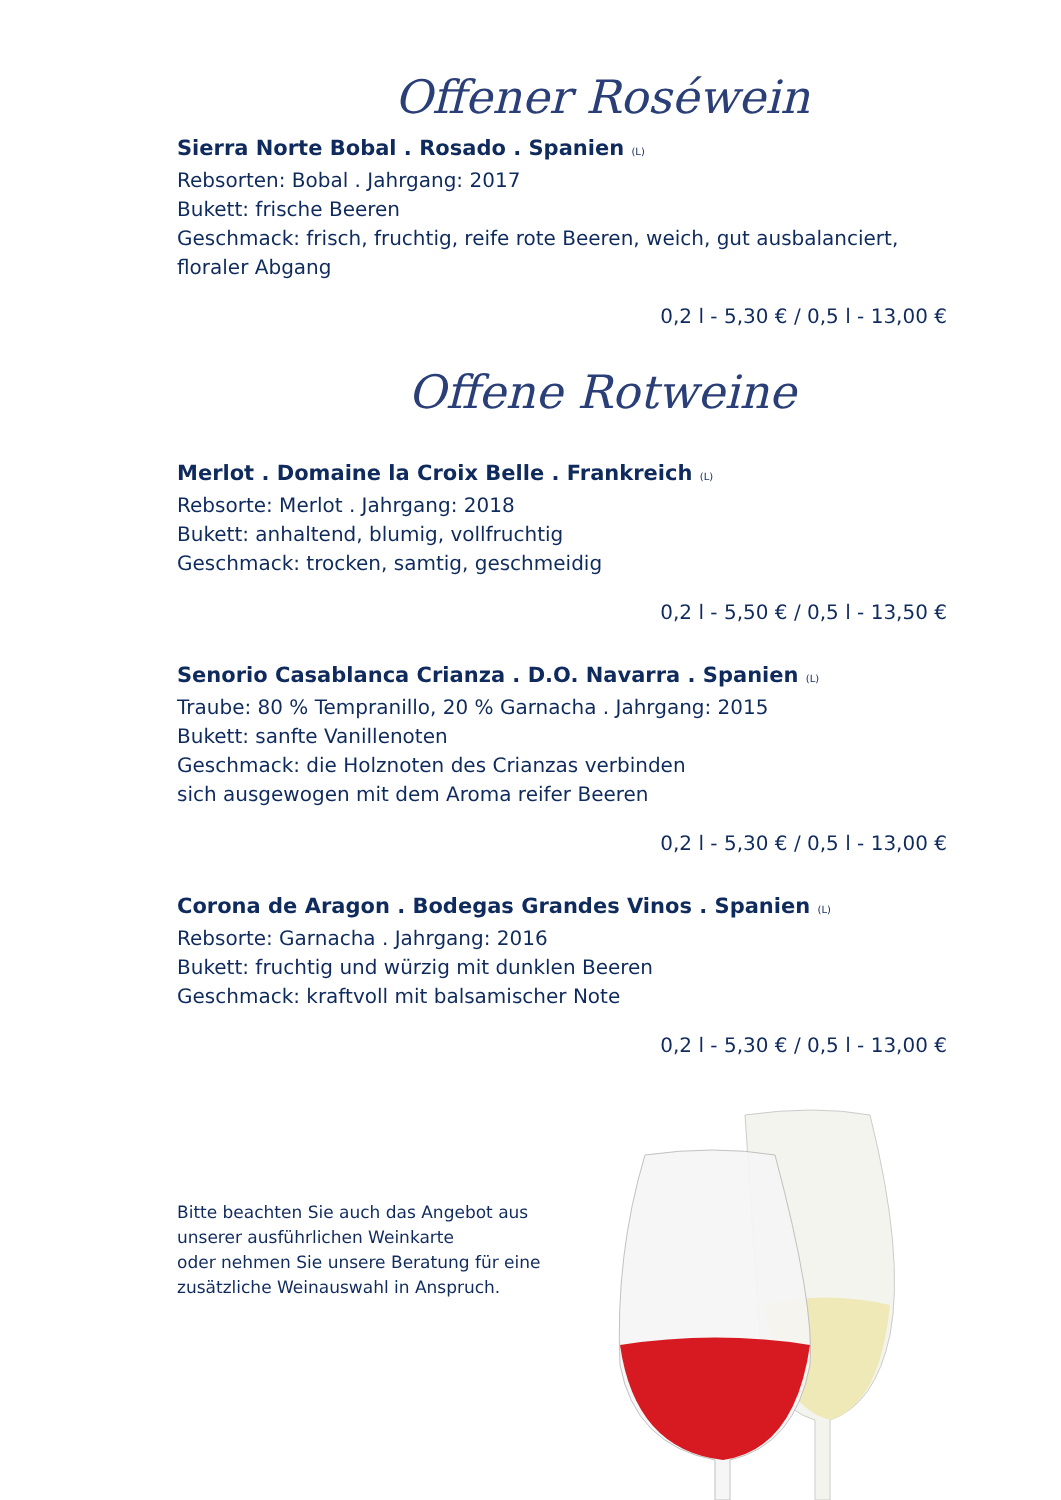Offener Roséwein
Sierra Norte Bobal . Rosado . Spanien (L)
Rebsorten: Bobal . Jahrgang: 2017
Bukett: frische Beeren
Geschmack: frisch, fruchtig, reife rote Beeren, weich, gut ausbalanciert, floraler Abgang
0,2 l - 5,30 € / 0,5 l - 13,00 €
Offene Rotweine
Merlot . Domaine la Croix Belle . Frankreich (L)
Rebsorte: Merlot . Jahrgang: 2018
Bukett: anhaltend, blumig, vollfruchtig
Geschmack: trocken, samtig, geschmeidig
0,2 l - 5,50 € / 0,5 l - 13,50 €
Senorio Casablanca Crianza . D.O. Navarra . Spanien (L)
Traube: 80 % Tempranillo, 20 % Garnacha . Jahrgang: 2015
Bukett: sanfte Vanillenoten
Geschmack: die Holznoten des Crianzas verbinden
sich ausgewogen mit dem Aroma reifer Beeren
0,2 l - 5,30 € / 0,5 l - 13,00 €
Corona de Aragon . Bodegas Grandes Vinos . Spanien (L)
Rebsorte: Garnacha . Jahrgang: 2016
Bukett: fruchtig und würzig mit dunklen Beeren
Geschmack: kraftvoll mit balsamischer Note
0,2 l - 5,30 € / 0,5 l - 13,00 €
Bitte beachten Sie auch das Angebot aus unserer ausführlichen Weinkarte
oder nehmen Sie unsere Beratung für eine zusätzliche Weinauswahl in Anspruch.